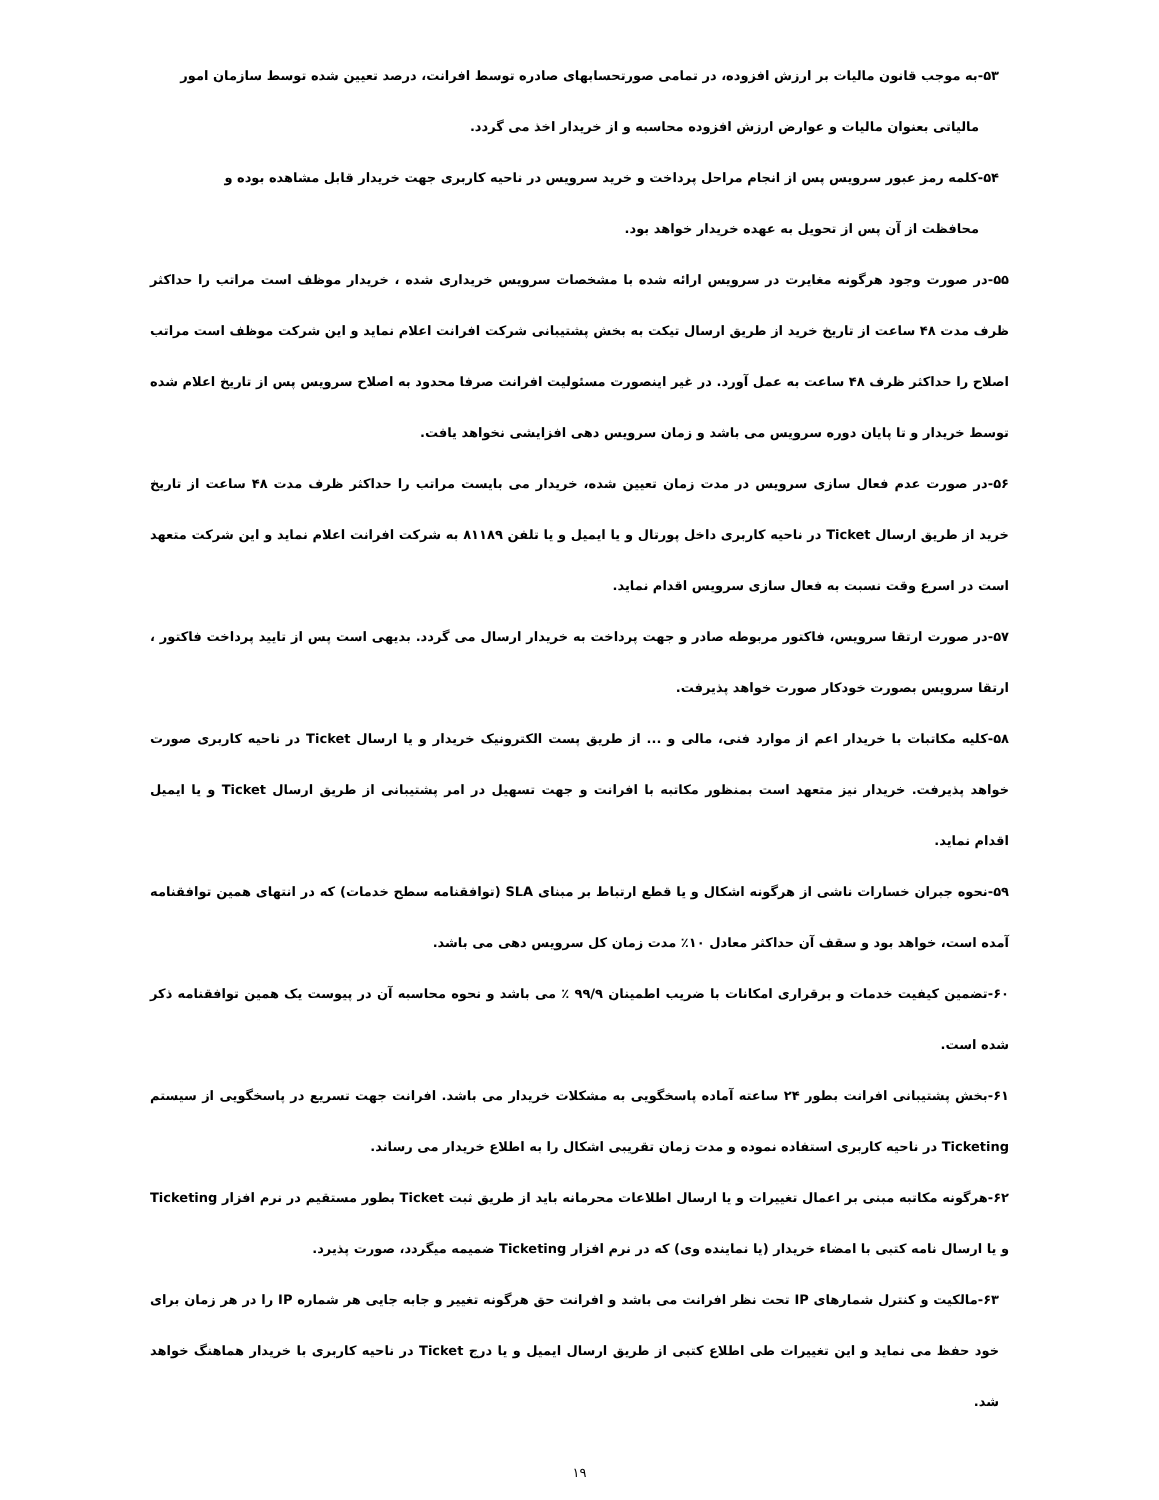۵۳-به موجب قانون مالیات بر ارزش افزوده، در تمامی صورتحسابهای صادره توسط افرانت، درصد تعیین شده توسط سازمان امور
مالیاتی بعنوان مالیات و عوارض ارزش افزوده محاسبه و از خریدار اخذ می گردد.
۵۴-کلمه رمز عبور سرویس پس از انجام مراحل پرداخت و خرید سرویس در ناحیه کاربری جهت خریدار قابل مشاهده بوده و
محافظت از آن پس از تحویل به عهده خریدار خواهد بود.
۵۵-در صورت وجود هرگونه مغایرت در سرویس ارائه شده با مشخصات سرویس خریداری شده ، خریدار موظف است مراتب را حداکثر ظرف مدت ۴۸ ساعت از تاریخ خرید از طریق ارسال تیکت به بخش پشتیبانی شرکت افرانت اعلام نماید و این شرکت موظف است مراتب اصلاح را حداکثر ظرف ۴۸ ساعت به عمل آورد. در غیر اینصورت مسئولیت افرانت صرفا محدود به اصلاح سرویس پس از تاریخ اعلام شده توسط خریدار و تا پایان دوره سرویس می باشد و زمان سرویس دهی افزایشی نخواهد یافت.
۵۶-در صورت عدم فعال سازی سرویس در مدت زمان تعیین شده، خریدار می بایست مراتب را حداکثر ظرف مدت ۴۸ ساعت از تاریخ خرید از طریق ارسال Ticket در ناحیه کاربری داخل پورتال و یا ایمیل و یا تلفن ۸۱۱۸۹ به شرکت افرانت اعلام نماید و این شرکت متعهد است در اسرع وقت نسبت به فعال سازی سرویس اقدام نماید.
۵۷-در صورت ارتقا سرویس، فاکتور مربوطه صادر و جهت پرداخت به خریدار ارسال می گردد. بدیهی است پس از تایید پرداخت فاکتور ، ارتقا سرویس بصورت خودکار صورت خواهد پذیرفت.
۵۸-کلیه مکاتبات با خریدار اعم از موارد فنی، مالی و ... از طریق پست الکترونیک خریدار و یا ارسال Ticket در ناحیه کاربری صورت خواهد پذیرفت. خریدار نیز متعهد است بمنظور مکاتبه با افرانت و جهت تسهیل در امر پشتیبانی از طریق ارسال Ticket و یا ایمیل اقدام نماید.
۵۹-نحوه جبران خسارات ناشی از هرگونه اشکال و یا قطع ارتباط بر مبنای SLA (توافقنامه سطح خدمات) که در انتهای همین توافقنامه آمده است، خواهد بود و سقف آن حداکثر معادل ۱۰٪ مدت زمان کل سرویس دهی می باشد.
۶۰-تضمین کیفیت خدمات و برقراری امکانات با ضریب اطمینان ۹۹/۹ ٪ می باشد و نحوه محاسبه آن در پیوست یک همین توافقنامه ذکر شده است.
۶۱-بخش پشتیبانی افرانت بطور ۲۴ ساعته آماده پاسخگویی به مشکلات خریدار می باشد. افرانت جهت تسریع در پاسخگویی از سیستم Ticketing در ناحیه کاربری استفاده نموده و مدت زمان تقریبی اشکال را به اطلاع خریدار می رساند.
۶۲-هرگونه مکاتبه مبنی بر اعمال تغییرات و یا ارسال اطلاعات محرمانه باید از طریق ثبت Ticket بطور مستقیم در نرم افزار Ticketing و یا ارسال نامه کتبی با امضاء خریدار (یا نماینده وی) که در نرم افزار Ticketing ضمیمه میگردد، صورت پذیرد.
۶۳-مالکیت و کنترل شمارهای IP تحت نظر افرانت می باشد و افرانت حق هرگونه تغییر و جابه جایی هر شماره IP را در هر زمان برای خود حفظ می نماید و این تغییرات طی اطلاع کتبی از طریق ارسال ایمیل و یا درج Ticket در ناحیه کاربری با خریدار هماهنگ خواهد شد.
۱۹